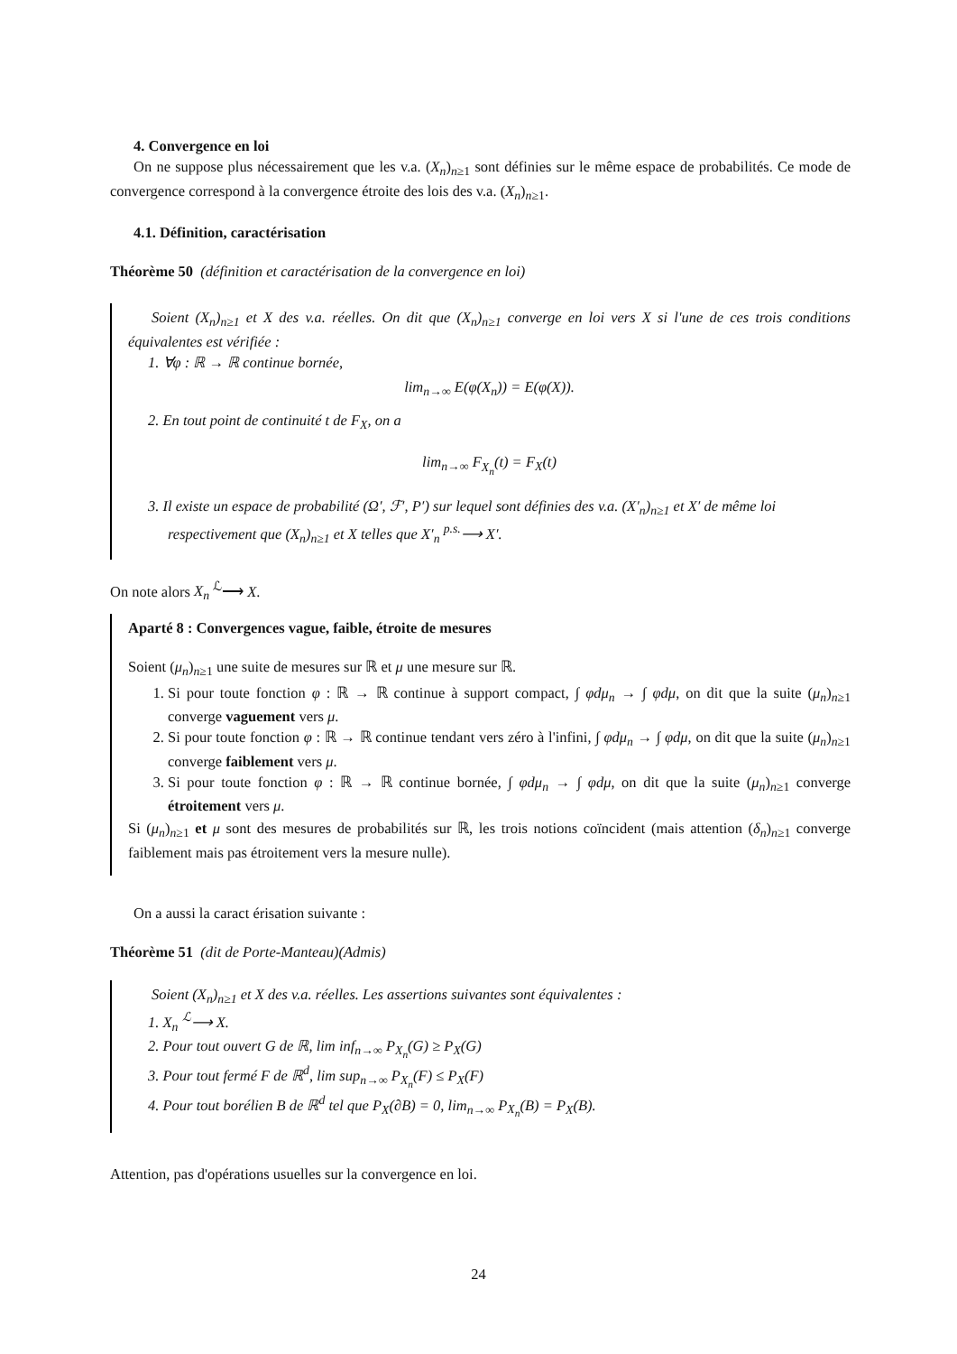4. Convergence en loi
On ne suppose plus nécessairement que les v.a. (X<sub>n</sub>)<sub>n≥1</sub> sont définies sur le même espace de probabilités. Ce mode de convergence correspond à la convergence étroite des lois des v.a. (X<sub>n</sub>)<sub>n≥1</sub>.
4.1. Définition, caractérisation
Théorème 50 (définition et caractérisation de la convergence en loi)
Soient (X<sub>n</sub>)<sub>n≥1</sub> et X des v.a. réelles. On dit que (X<sub>n</sub>)<sub>n≥1</sub> converge en loi vers X si l'une de ces trois conditions équivalentes est vérifiée :
1. ∀φ : ℝ → ℝ continue bornée,
lim<sub>n→∞</sub> E(φ(X<sub>n</sub>)) = E(φ(X)).
2. En tout point de continuité t de F<sub>X</sub>, on a
lim<sub>n→∞</sub> F<sub>X<sub>n</sub></sub>(t) = F<sub>X</sub>(t)
3. Il existe un espace de probabilité (Ω′, ℱ′, P′) sur lequel sont définies des v.a. (X′<sub>n</sub>)<sub>n≥1</sub> et X′ de même loi respectivement que (X<sub>n</sub>)<sub>n≥1</sub> et X telles que X′<sub>n</sub> <sup>p.s.</sup>⟶ X′.
On note alors X<sub>n</sub> <sup>ℒ</sup>⟶ X.
Aparté 8 : Convergences vague, faible, étroite de mesures
Soient (μ<sub>n</sub>)<sub>n≥1</sub> une suite de mesures sur ℝ et μ une mesure sur ℝ.
1. Si pour toute fonction φ : ℝ → ℝ continue à support compact, ∫ φdμ<sub>n</sub> → ∫ φdμ, on dit que la suite (μ<sub>n</sub>)<sub>n≥1</sub> converge vaguement vers μ.
2. Si pour toute fonction φ : ℝ → ℝ continue tendant vers zéro à l'infini, ∫ φdμ<sub>n</sub> → ∫ φdμ, on dit que la suite (μ<sub>n</sub>)<sub>n≥1</sub> converge faiblement vers μ.
3. Si pour toute fonction φ : ℝ → ℝ continue bornée, ∫ φdμ<sub>n</sub> → ∫ φdμ, on dit que la suite (μ<sub>n</sub>)<sub>n≥1</sub> converge étroitement vers μ.
Si (μ<sub>n</sub>)<sub>n≥1</sub> et μ sont des mesures de probabilités sur ℝ, les trois notions coïncident (mais attention (δ<sub>n</sub>)<sub>n≥1</sub> converge faiblement mais pas étroitement vers la mesure nulle).
On a aussi la caract érisation suivante :
Théorème 51 (dit de Porte-Manteau)(Admis)
Soient (X<sub>n</sub>)<sub>n≥1</sub> et X des v.a. réelles. Les assertions suivantes sont équivalentes :
1. X<sub>n</sub> <sup>ℒ</sup>⟶ X.
2. Pour tout ouvert G de ℝ, lim inf<sub>n→∞</sub> P<sub>X<sub>n</sub></sub>(G) ≥ P<sub>X</sub>(G)
3. Pour tout fermé F de ℝ<sup>d</sup>, lim sup<sub>n→∞</sub> P<sub>X<sub>n</sub></sub>(F) ≤ P<sub>X</sub>(F)
4. Pour tout borélien B de ℝ<sup>d</sup> tel que P<sub>X</sub>(∂B) = 0, lim<sub>n→∞</sub> P<sub>X<sub>n</sub></sub>(B) = P<sub>X</sub>(B).
Attention, pas d'opérations usuelles sur la convergence en loi.
24